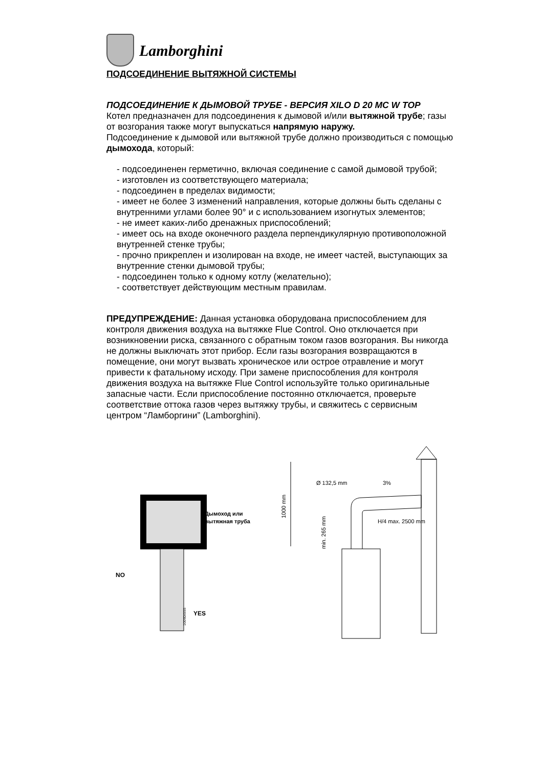Lamborghini
ПОДСОЕДИНЕНИЕ ВЫТЯЖНОЙ СИСТЕМЫ
ПОДСОЕДИНЕНИЕ К ДЫМОВОЙ ТРУБЕ - ВЕРСИЯ XILO D 20 MC W TOP
Котел предназначен для подсоединения к дымовой и/или вытяжной трубе; газы от возгорания также могут выпускаться напрямую наружу.
Подсоединение к дымовой или вытяжной трубе должно производиться с помощью дымохода, который:
- подсоединенен герметично, включая соединение с самой дымовой трубой;
- изготовлен из соответствующего материала;
- подсоединен в пределах видимости;
- имеет не более 3 изменений направления, которые должны быть сделаны с внутренними углами более 90° и с использованием изогнутых элементов;
- не имеет каких-либо дренажных приспособлений;
- имеет ось на входе оконечного раздела перпендикулярную противоположной внутренней стенке трубы;
- прочно прикреплен и изолирован на входе, не имеет частей, выступающих за внутренние стенки дымовой трубы;
- подсоединен только к одному котлу (желательно);
- соответствует действующим местным правилам.
ПРЕДУПРЕЖДЕНИЕ: Данная установка оборудована приспособлением для контроля движения воздуха на вытяжке Flue Control. Оно отключается при возникновении риска, связанного с обратным током газов возгорания. Вы никогда не должны выключать этот прибор. Если газы возгорания возвращаются в помещение, они могут вызвать хроническое или острое отравление и могут привести к фатальному исходу. При замене приспособления для контроля движения воздуха на вытяжке Flue Control используйте только оригинальные запасные части. Если приспособление постоянно отключается, проверьте соответствие оттока газов через вытяжку трубы, и свяжитесь с сервисным центром “Ламборгини” (Lamborghini).
Дымоход или
вытяжная труба
NO
YES
1009DIS55
1000 mm
Ø 132,5 mm
3%
H/4 max. 2500 mm
min. 265 mm